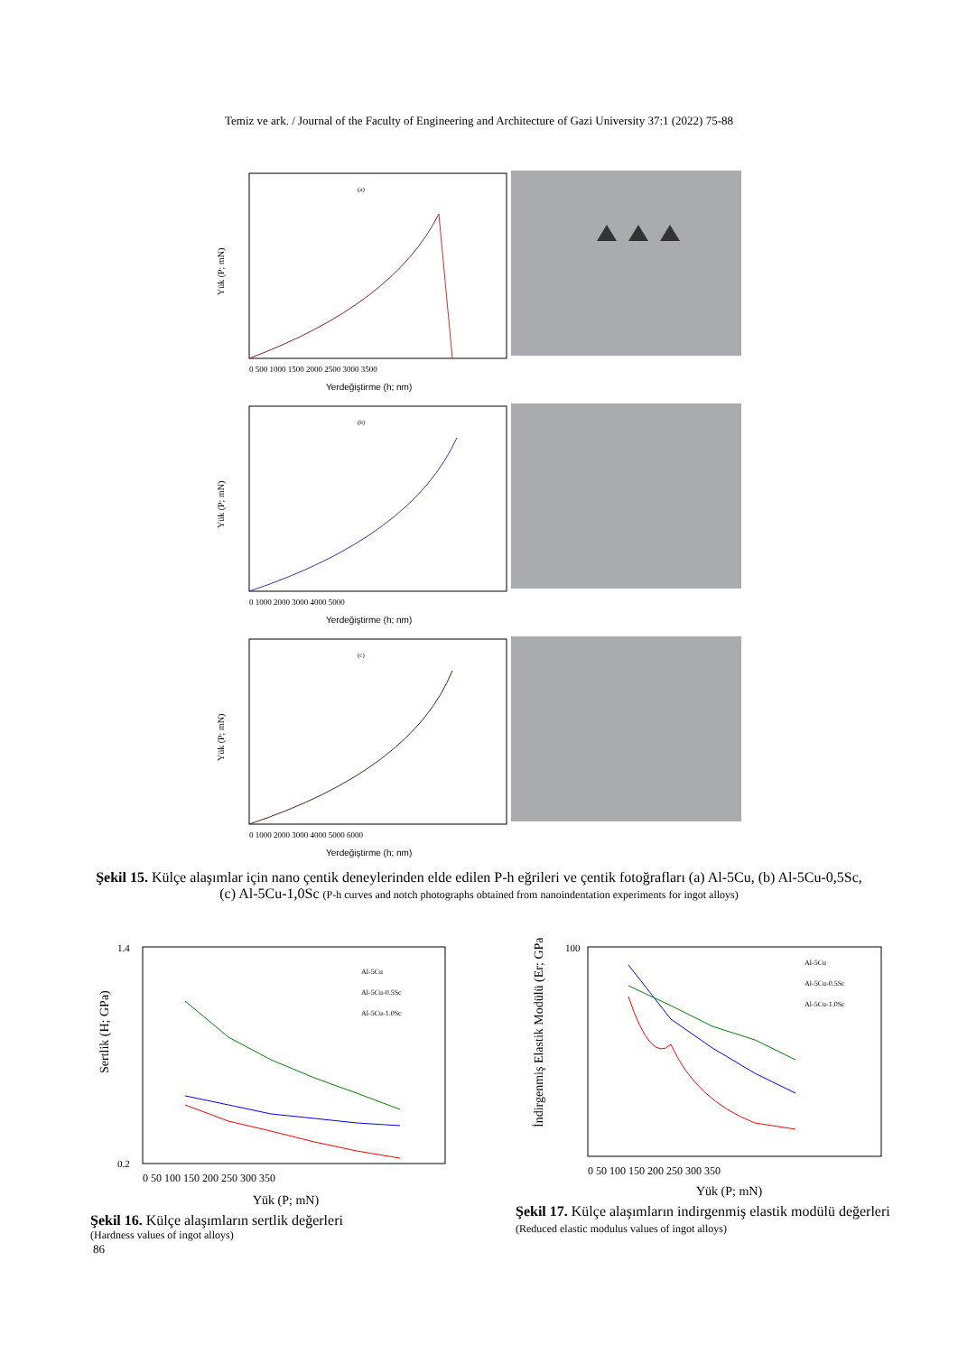Temiz ve ark. / Journal of the Faculty of Engineering and Architecture of Gazi University 37:1 (2022) 75-88
(a)
Yük (P; mN)
Yerdeğiştirme (h; nm)
0 500 1000 1500 2000 2500 3000 3500
(b)
Yük (P; mN)
Yerdeğiştirme (h; nm)
0 1000 2000 3000 4000 5000
(c)
Yük (P; mN)
Yerdeğiştirme (h; nm)
0 1000 2000 3000 4000 5000 6000
Şekil 15. Külçe alaşımlar için nano çentik deneylerinden elde edilen P-h eğrileri ve çentik fotoğrafları (a) Al-5Cu, (b) Al-5Cu-0,5Sc, (c) Al-5Cu-1,0Sc (P-h curves and notch photographs obtained from nanoindentation experiments for ingot alloys)
Sertlik (H; GPa)
Al-5Cu
Al-5Cu-0.5Sc
Al-5Cu-1.0Sc
0 50 100 150 200 250 300 350
Yük (P; mN)
1.4
0.2
Şekil 16. Külçe alaşımların sertlik değerleri
(Hardness values of ingot alloys)
İndirgenmiş Elastik Modülü (Er; GPa)
Al-5Cu
Al-5Cu-0.5Sc
Al-5Cu-1.0Sc
0 50 100 150 200 250 300 350
Yük (P; mN)
100
Şekil 17. Külçe alaşımların indirgenmiş elastik modülü değerleri (Reduced elastic modulus values of ingot alloys)
86